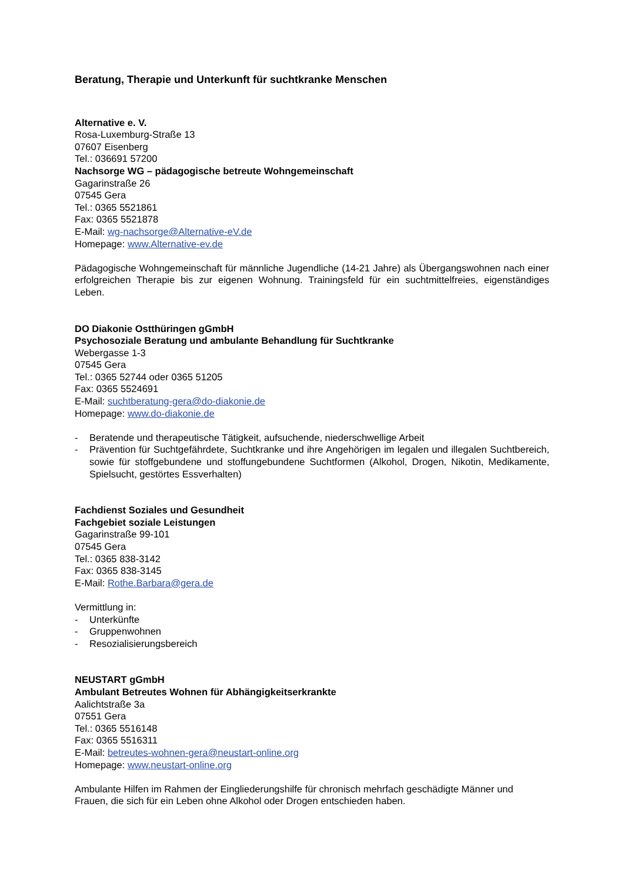Beratung, Therapie und Unterkunft für suchtkranke Menschen
Alternative e. V.
Rosa-Luxemburg-Straße 13
07607 Eisenberg
Tel.: 036691 57200
Nachsorge WG – pädagogische betreute Wohngemeinschaft
Gagarinstraße 26
07545 Gera
Tel.: 0365 5521861
Fax: 0365 5521878
E-Mail: wg-nachsorge@Alternative-eV.de
Homepage: www.Alternative-ev.de
Pädagogische Wohngemeinschaft für männliche Jugendliche (14-21 Jahre) als Übergangswohnen nach einer erfolgreichen Therapie bis zur eigenen Wohnung. Trainingsfeld für ein suchtmittelfreies, eigenständiges Leben.
DO Diakonie Ostthüringen gGmbH
Psychosoziale Beratung und ambulante Behandlung für Suchtkranke
Webergasse 1-3
07545 Gera
Tel.: 0365 52744 oder 0365 51205
Fax: 0365 5524691
E-Mail: suchtberatung-gera@do-diakonie.de
Homepage: www.do-diakonie.de
- Beratende und therapeutische Tätigkeit, aufsuchende, niederschwellige Arbeit
- Prävention für Suchtgefährdete, Suchtkranke und ihre Angehörigen im legalen und illegalen Suchtbereich, sowie für stoffgebundene und stoffungebundene Suchtformen (Alkohol, Drogen, Nikotin, Medikamente, Spielsucht, gestörtes Essverhalten)
Fachdienst Soziales und Gesundheit
Fachgebiet soziale Leistungen
Gagarinstraße 99-101
07545 Gera
Tel.: 0365 838-3142
Fax: 0365 838-3145
E-Mail: Rothe.Barbara@gera.de
Vermittlung in:
- Unterkünfte
- Gruppenwohnen
- Resozialisierungsbereich
NEUSTART gGmbH
Ambulant Betreutes Wohnen für Abhängigkeitserkrankte
Aalichtstraße 3a
07551 Gera
Tel.: 0365 5516148
Fax: 0365 5516311
E-Mail: betreutes-wohnen-gera@neustart-online.org
Homepage: www.neustart-online.org
Ambulante Hilfen im Rahmen der Eingliederungshilfe für chronisch mehrfach geschädigte Männer und Frauen, die sich für ein Leben ohne Alkohol oder Drogen entschieden haben.